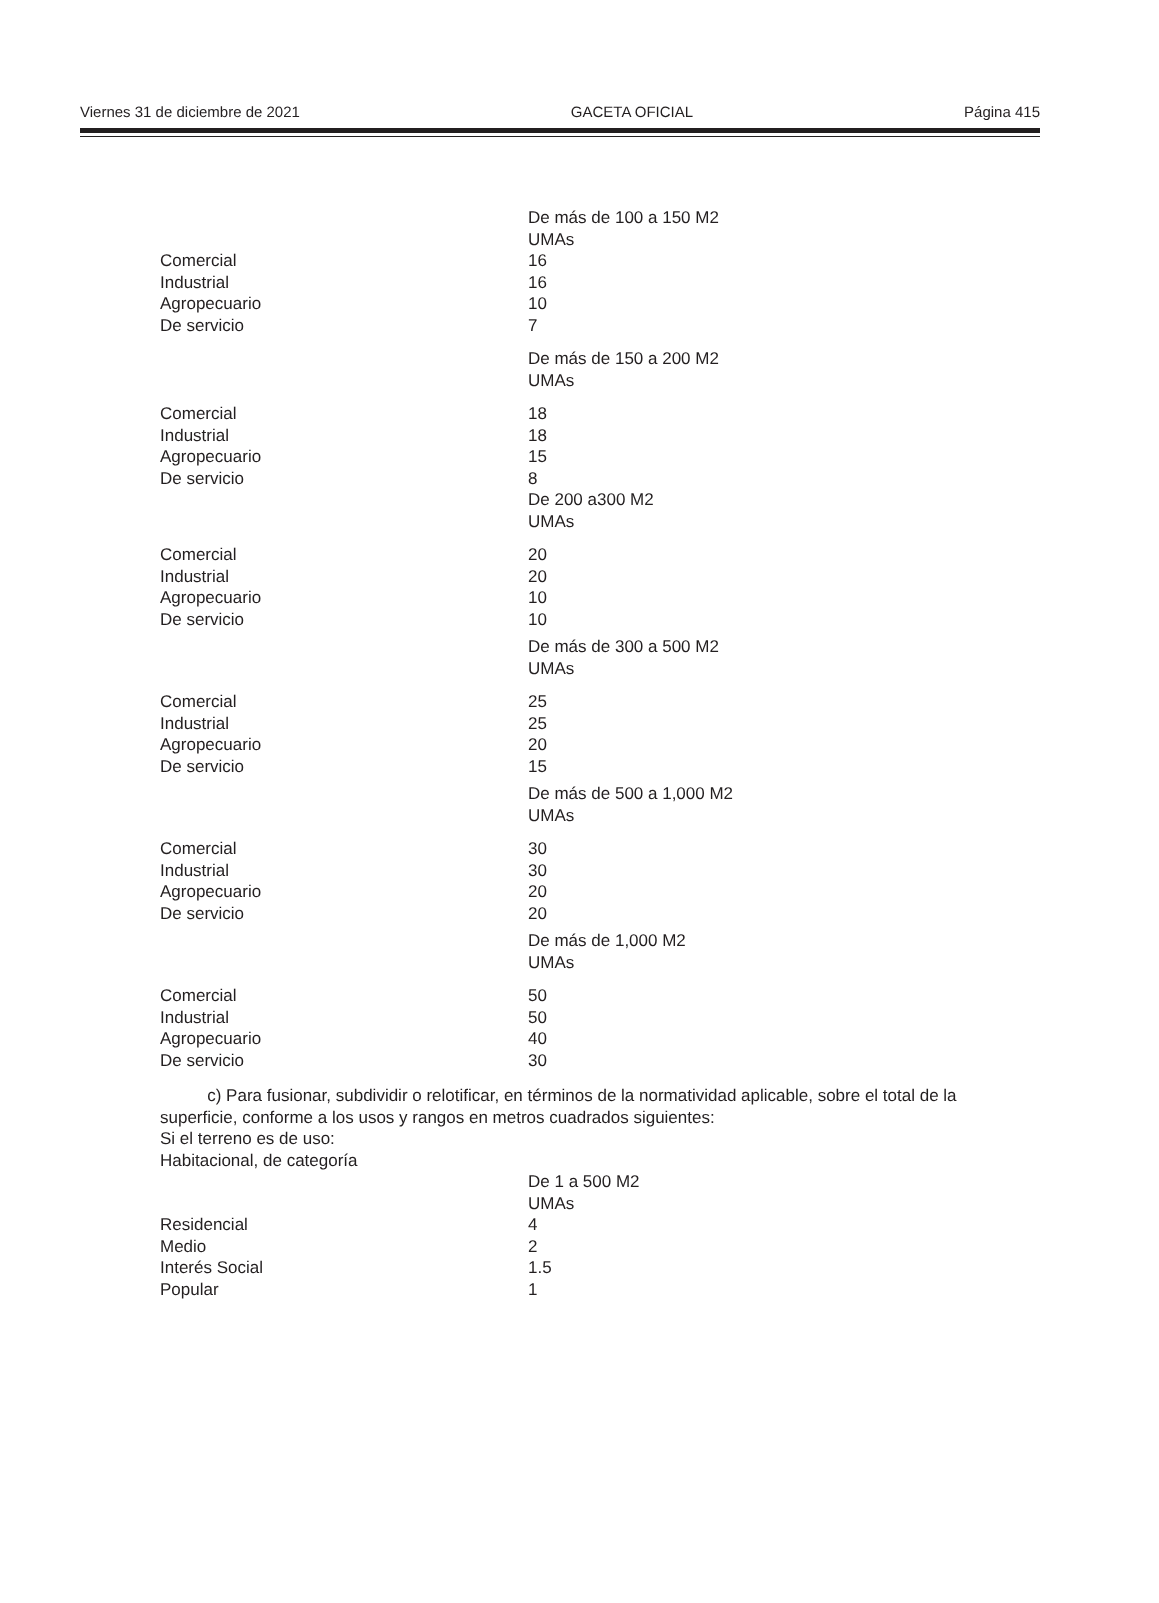Viernes 31 de diciembre de 2021 GACETA OFICIAL Página 415
| | De más de 100 a 150 M2 |
| | UMAs |
| Comercial | 16 |
| Industrial | 16 |
| Agropecuario | 10 |
| De servicio | 7 |
| | De más de 150 a 200 M2 |
| | UMAs |
| Comercial | 18 |
| Industrial | 18 |
| Agropecuario | 15 |
| De servicio | 8 |
| | De 200 a300 M2 |
| | UMAs |
| Comercial | 20 |
| Industrial | 20 |
| Agropecuario | 10 |
| De servicio | 10 |
| | De más de 300 a 500 M2 |
| | UMAs |
| Comercial | 25 |
| Industrial | 25 |
| Agropecuario | 20 |
| De servicio | 15 |
| | De más de 500 a 1,000 M2 |
| | UMAs |
| Comercial | 30 |
| Industrial | 30 |
| Agropecuario | 20 |
| De servicio | 20 |
| | De más de 1,000 M2 |
| | UMAs |
| Comercial | 50 |
| Industrial | 50 |
| Agropecuario | 40 |
| De servicio | 30 |
c) Para fusionar, subdividir o relotificar, en términos de la normatividad aplicable, sobre el total de la superficie, conforme a los usos y rangos en metros cuadrados siguientes:
Si el terreno es de uso:
Habitacional, de categoría
| | De 1 a 500 M2 |
| | UMAs |
| Residencial | 4 |
| Medio | 2 |
| Interés Social | 1.5 |
| Popular | 1 |